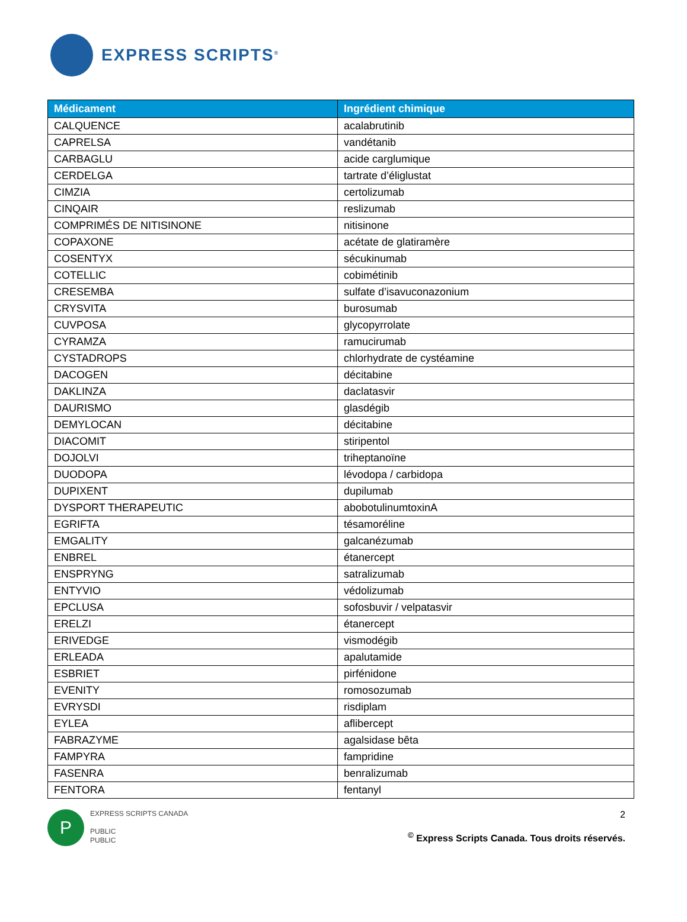EXPRESS SCRIPTS<sup>®</sup>
| Médicament | Ingrédient chimique |
| --- | --- |
| CALQUENCE | acalabrutinib |
| CAPRELSA | vandétanib |
| CARBAGLU | acide carglumique |
| CERDELGA | tartrate d’éliglustat |
| CIMZIA | certolizumab |
| CINQAIR | reslizumab |
| COMPRIMÉS DE NITISINONE | nitisinone |
| COPAXONE | acétate de glatiramère |
| COSENTYX | sécukinumab |
| COTELLIC | cobimétinib |
| CRESEMBA | sulfate d’isavuconazonium |
| CRYSVITA | burosumab |
| CUVPOSA | glycopyrrolate |
| CYRAMZA | ramucirumab |
| CYSTADROPS | chlorhydrate de cystéamine |
| DACOGEN | décitabine |
| DAKLINZA | daclatasvir |
| DAURISMO | glasdégib |
| DEMYLOCAN | décitabine |
| DIACOMIT | stiripentol |
| DOJOLVI | triheptanoïne |
| DUODOPA | lévodopa / carbidopa |
| DUPIXENT | dupilumab |
| DYSPORT THERAPEUTIC | abobotulinumtoxinA |
| EGRIFTA | tésamoréline |
| EMGALITY | galcanézumab |
| ENBREL | étanercept |
| ENSPRYNG | satralizumab |
| ENTYVIO | védolizumab |
| EPCLUSA | sofosbuvir / velpatasvir |
| ERELZI | étanercept |
| ERIVEDGE | vismodégib |
| ERLEADA | apalutamide |
| ESBRIET | pirfénidone |
| EVENITY | romosozumab |
| EVRYSDI | risdiplam |
| EYLEA | aflibercept |
| FABRAZYME | agalsidase bêta |
| FAMPYRA | fampridine |
| FASENRA | benralizumab |
| FENTORA | fentanyl |
P
EXPRESS SCRIPTS CANADA
PUBLIC
PUBLIC
2
<sup>©</sup> Express Scripts Canada. Tous droits réservés.